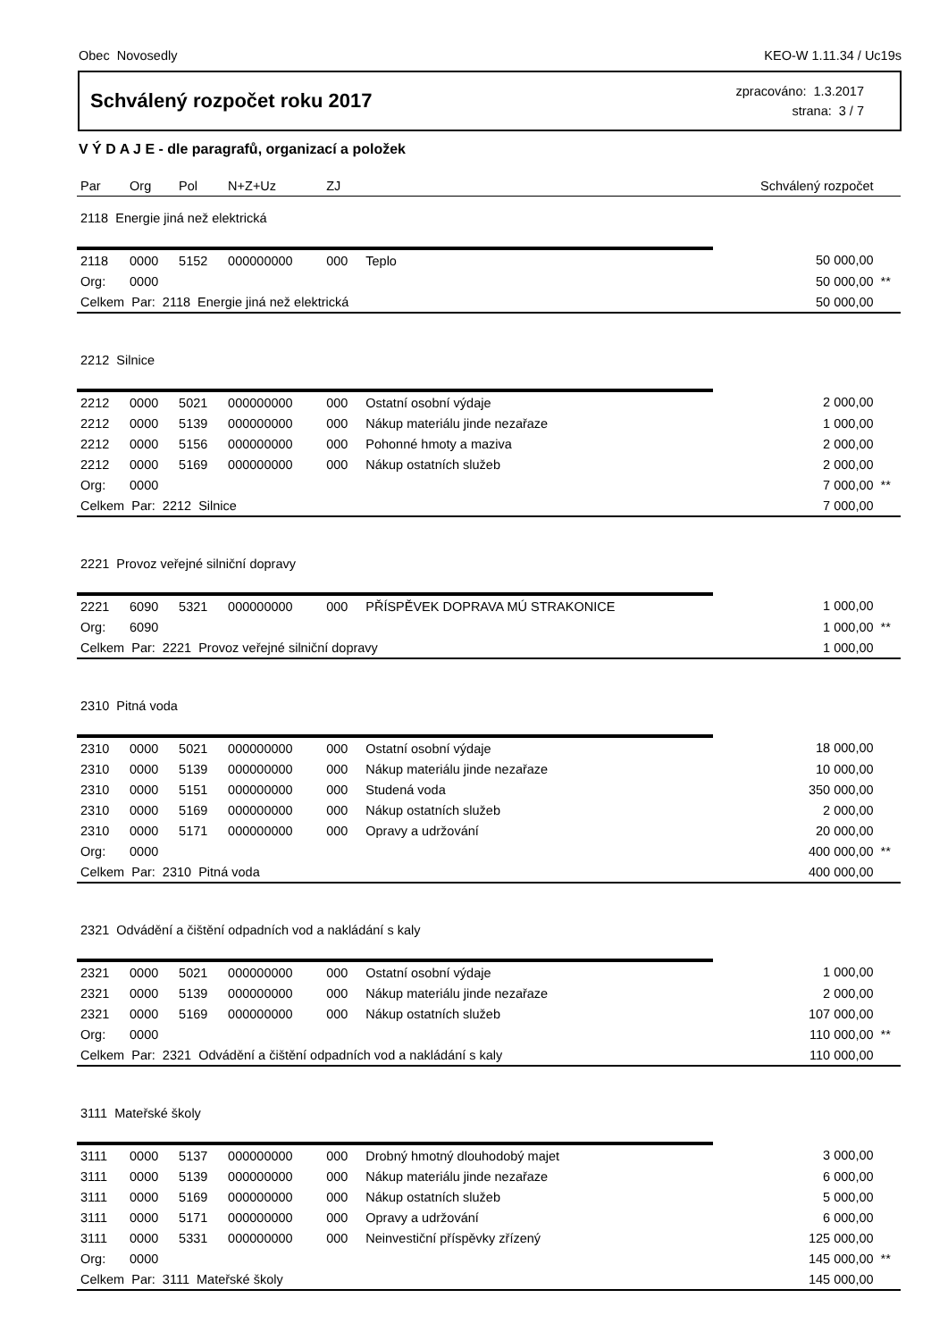Obec Novosedly KEO-W 1.11.34 / Uc19s
Schválený rozpočet roku 2017
zpracováno: 1.3.2017
strana: 3 / 7
V Ý D A J E - dle paragrafů, organizací a položek
| Par | Org | Pol | N+Z+Uz | ZJ | | Schválený rozpočet | |
| --- | --- | --- | --- | --- | --- | --- | --- |
| 2118 Energie jiná než elektrická | | | | | | | |
| 2118 | 0000 | 5152 | 000000000 | 000 | Teplo | 50 000,00 | |
| Org: | 0000 | | | | | 50 000,00 | ** |
| Celkem Par: 2118 Energie jiná než elektrická | | | | | | 50 000,00 | |
| 2212 Silnice | | | | | | | |
| 2212 | 0000 | 5021 | 000000000 | 000 | Ostatní osobní výdaje | 2 000,00 | |
| 2212 | 0000 | 5139 | 000000000 | 000 | Nákup materiálu jinde nezařaze | 1 000,00 | |
| 2212 | 0000 | 5156 | 000000000 | 000 | Pohonné hmoty a maziva | 2 000,00 | |
| 2212 | 0000 | 5169 | 000000000 | 000 | Nákup ostatních služeb | 2 000,00 | |
| Org: | 0000 | | | | | 7 000,00 | ** |
| Celkem Par: 2212 Silnice | | | | | | 7 000,00 | |
| 2221 Provoz veřejné silniční dopravy | | | | | | | |
| 2221 | 6090 | 5321 | 000000000 | 000 | PŘÍSPĚVEK DOPRAVA MÚ STRAKONICE | 1 000,00 | |
| Org: | 6090 | | | | | 1 000,00 | ** |
| Celkem Par: 2221 Provoz veřejné silniční dopravy | | | | | | 1 000,00 | |
| 2310 Pitná voda | | | | | | | |
| 2310 | 0000 | 5021 | 000000000 | 000 | Ostatní osobní výdaje | 18 000,00 | |
| 2310 | 0000 | 5139 | 000000000 | 000 | Nákup materiálu jinde nezařaze | 10 000,00 | |
| 2310 | 0000 | 5151 | 000000000 | 000 | Studená voda | 350 000,00 | |
| 2310 | 0000 | 5169 | 000000000 | 000 | Nákup ostatních služeb | 2 000,00 | |
| 2310 | 0000 | 5171 | 000000000 | 000 | Opravy a udržování | 20 000,00 | |
| Org: | 0000 | | | | | 400 000,00 | ** |
| Celkem Par: 2310 Pitná voda | | | | | | 400 000,00 | |
| 2321 Odvádění a čištění odpadních vod a nakládání s kaly | | | | | | | |
| 2321 | 0000 | 5021 | 000000000 | 000 | Ostatní osobní výdaje | 1 000,00 | |
| 2321 | 0000 | 5139 | 000000000 | 000 | Nákup materiálu jinde nezařaze | 2 000,00 | |
| 2321 | 0000 | 5169 | 000000000 | 000 | Nákup ostatních služeb | 107 000,00 | |
| Org: | 0000 | | | | | 110 000,00 | ** |
| Celkem Par: 2321 Odvádění a čištění odpadních vod a nakládání s kaly | | | | | | 110 000,00 | |
| 3111 Mateřské školy | | | | | | | |
| 3111 | 0000 | 5137 | 000000000 | 000 | Drobný hmotný dlouhodobý majet | 3 000,00 | |
| 3111 | 0000 | 5139 | 000000000 | 000 | Nákup materiálu jinde nezařaze | 6 000,00 | |
| 3111 | 0000 | 5169 | 000000000 | 000 | Nákup ostatních služeb | 5 000,00 | |
| 3111 | 0000 | 5171 | 000000000 | 000 | Opravy a udržování | 6 000,00 | |
| 3111 | 0000 | 5331 | 000000000 | 000 | Neinvestiční příspěvky zřízený | 125 000,00 | |
| Org: | 0000 | | | | | 145 000,00 | ** |
| Celkem Par: 3111 Mateřské školy | | | | | | 145 000,00 | |